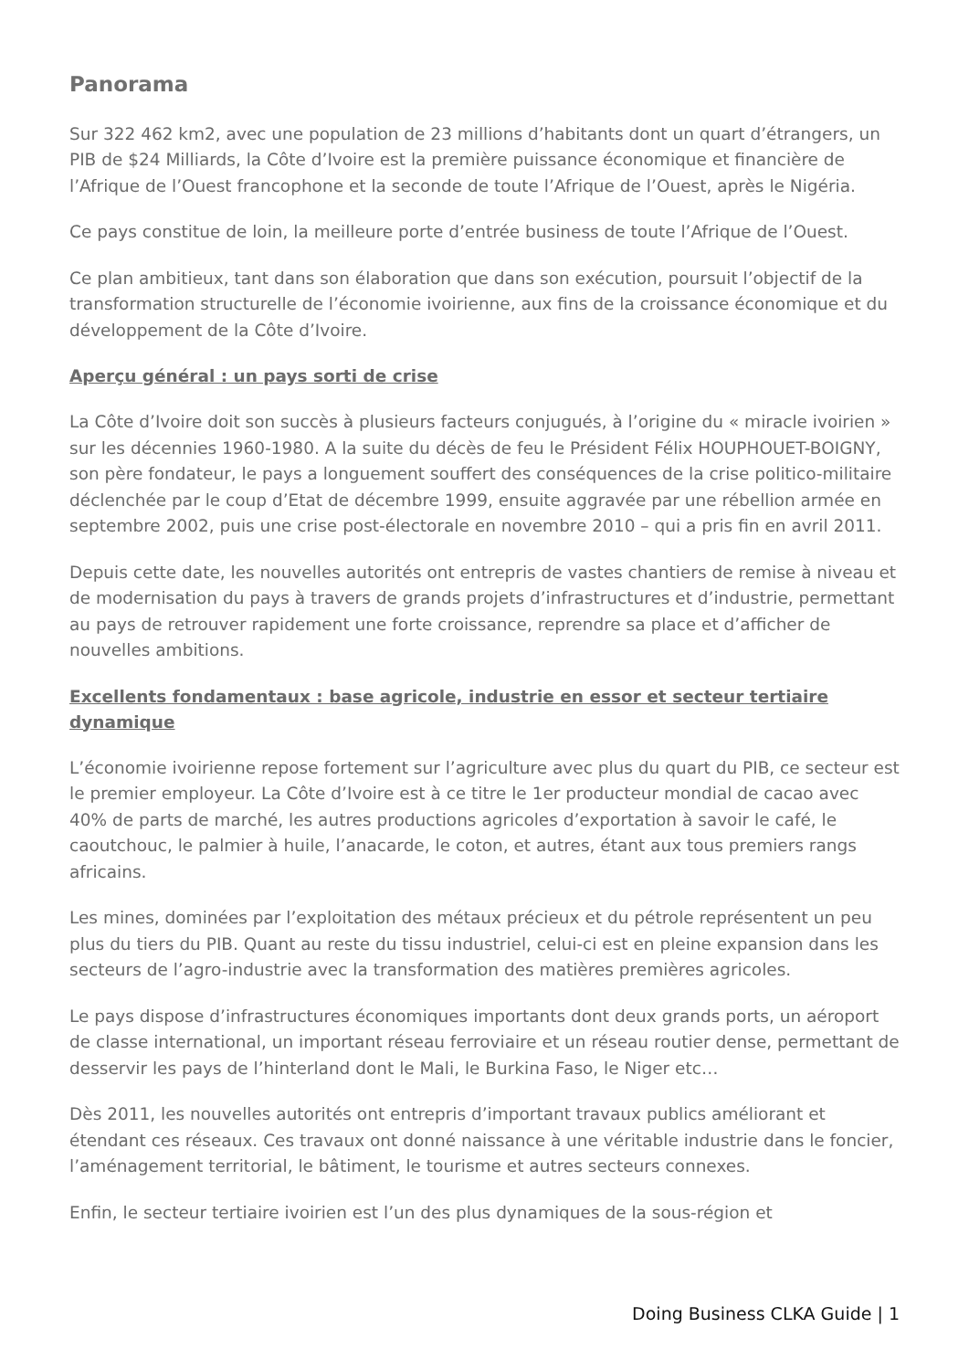Panorama
Sur 322 462 km2, avec une population de 23 millions d’habitants dont un quart d’étrangers, un PIB de $24 Milliards, la Côte d’Ivoire est la première puissance économique et financière de l’Afrique de l’Ouest francophone et la seconde de toute l’Afrique de l’Ouest, après le Nigéria.
Ce pays constitue de loin, la meilleure porte d’entrée business de toute l’Afrique de l’Ouest.
Ce plan ambitieux, tant dans son élaboration que dans son exécution, poursuit l’objectif de la transformation structurelle de l’économie ivoirienne, aux fins de la croissance économique et du développement de la Côte d’Ivoire.
Aperçu général : un pays sorti de crise
La Côte d’Ivoire doit son succès à plusieurs facteurs conjugués, à l’origine du « miracle ivoirien » sur les décennies 1960-1980. A la suite du décès de feu le Président Félix HOUPHOUET-BOIGNY, son père fondateur, le pays a longuement souffert des conséquences de la crise politico-militaire déclenchée par le coup d’Etat de décembre 1999, ensuite aggravée par une rébellion armée en septembre 2002, puis une crise post-électorale en novembre 2010 – qui a pris fin en avril 2011.
Depuis cette date, les nouvelles autorités ont entrepris de vastes chantiers de remise à niveau et de modernisation du pays à travers de grands projets d’infrastructures et d’industrie, permettant au pays de retrouver rapidement une forte croissance, reprendre sa place et d’afficher de nouvelles ambitions.
Excellents fondamentaux : base agricole, industrie en essor et secteur tertiaire dynamique
L’économie ivoirienne repose fortement sur l’agriculture avec plus du quart du PIB, ce secteur est le premier employeur. La Côte d’Ivoire est à ce titre le 1er producteur mondial de cacao avec 40% de parts de marché, les autres productions agricoles d’exportation à savoir le café, le caoutchouc, le palmier à huile, l’anacarde, le coton, et autres, étant aux tous premiers rangs africains.
Les mines, dominées par l’exploitation des métaux précieux et du pétrole représentent un peu plus du tiers du PIB. Quant au reste du tissu industriel, celui-ci est en pleine expansion dans les secteurs de l’agro-industrie avec la transformation des matières premières agricoles.
Le pays dispose d’infrastructures économiques importants dont deux grands ports, un aéroport de classe international, un important réseau ferroviaire et un réseau routier dense, permettant de desservir les pays de l’hinterland dont le Mali, le Burkina Faso, le Niger etc…
Dès 2011, les nouvelles autorités ont entrepris d’important travaux publics améliorant et étendant ces réseaux. Ces travaux ont donné naissance à une véritable industrie dans le foncier, l’aménagement territorial, le bâtiment, le tourisme et autres secteurs connexes.
Enfin, le secteur tertiaire ivoirien est l’un des plus dynamiques de la sous-région et
Doing Business CLKA Guide | 1